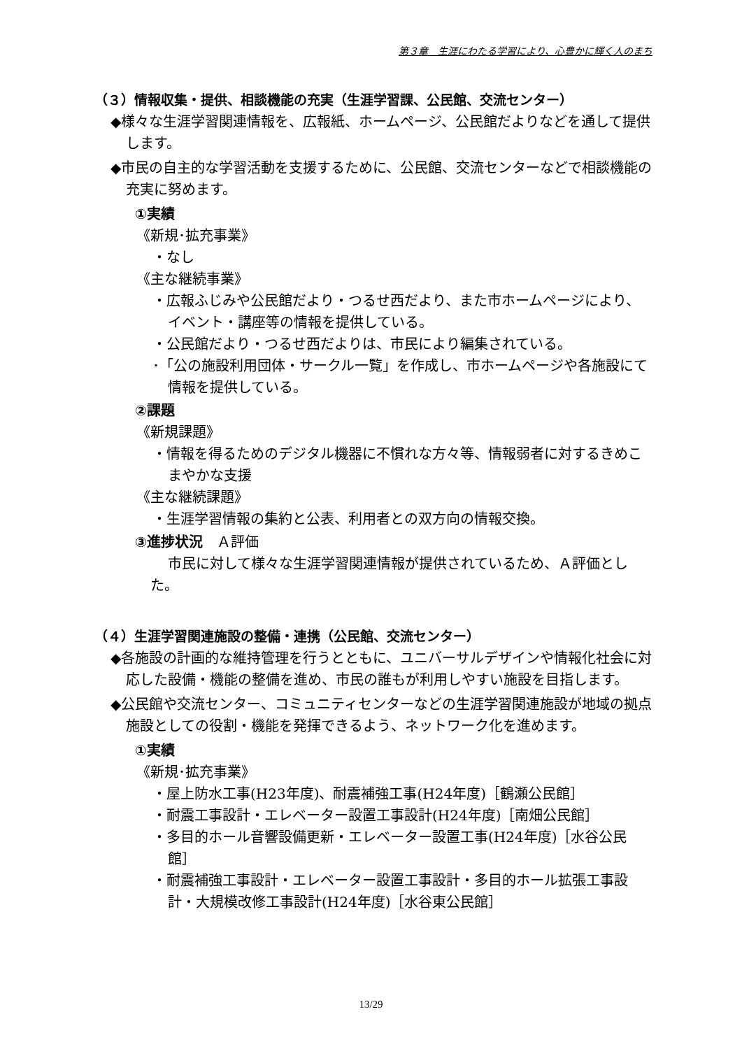第３章　生涯にわたる学習により、心豊かに輝く人のまち
（３）情報収集・提供、相談機能の充実（生涯学習課、公民館、交流センター）
◆様々な生涯学習関連情報を、広報紙、ホームページ、公民館だよりなどを通して提供します。
◆市民の自主的な学習活動を支援するために、公民館、交流センターなどで相談機能の充実に努めます。
①実績
《新規･拡充事業》
・なし
《主な継続事業》
・広報ふじみや公民館だより・つるせ西だより、また市ホームページにより、イベント・講座等の情報を提供している。
・公民館だより・つるせ西だよりは、市民により編集されている。
･「公の施設利用団体・サークル一覧」を作成し、市ホームページや各施設にて情報を提供している。
②課題
《新規課題》
・情報を得るためのデジタル機器に不慣れな方々等、情報弱者に対するきめこまやかな支援
《主な継続課題》
・生涯学習情報の集約と公表、利用者との双方向の情報交換。
③進捗状況　Ａ評価
市民に対して様々な生涯学習関連情報が提供されているため、Ａ評価とした。
（４）生涯学習関連施設の整備・連携（公民館、交流センター）
◆各施設の計画的な維持管理を行うとともに、ユニバーサルデザインや情報化社会に対応した設備・機能の整備を進め、市民の誰もが利用しやすい施設を目指します。
◆公民館や交流センター、コミュニティセンターなどの生涯学習関連施設が地域の拠点施設としての役割・機能を発揮できるよう、ネットワーク化を進めます。
①実績
《新規･拡充事業》
・屋上防水工事(H23年度)、耐震補強工事(H24年度)［鶴瀬公民館］
・耐震工事設計・エレベーター設置工事設計(H24年度)［南畑公民館］
・多目的ホール音響設備更新・エレベーター設置工事(H24年度)［水谷公民館］
・耐震補強工事設計・エレベーター設置工事設計・多目的ホール拡張工事設計・大規模改修工事設計(H24年度)［水谷東公民館］
13/29